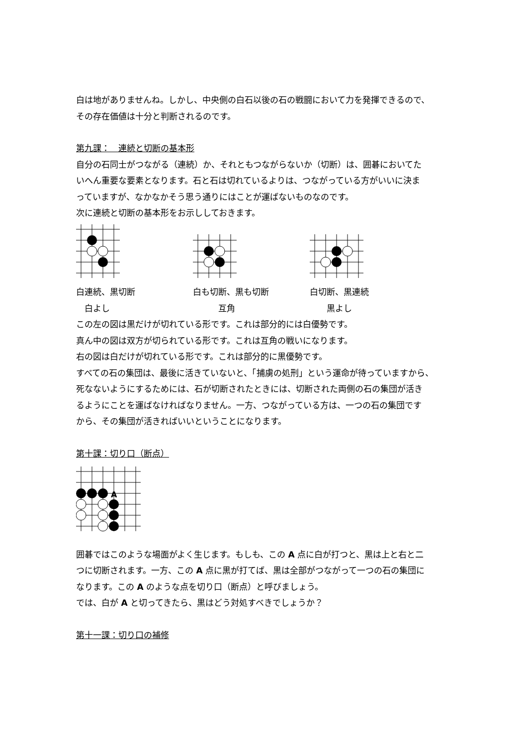白は地がありませんね。しかし、中央側の白石以後の石の戦闘において力を発揮できるので、
その存在価値は十分と判断されるのです。
第九課：　連続と切断の基本形
自分の石同士がつながる（連続）か、それともつながらないか（切断）は、囲碁においてた
いへん重要な要素となります。石と石は切れているよりは、つながっている方がいいに決ま
っていますが、なかなかそう思う通りにはことが運ばないものなのです。
次に連続と切断の基本形をお示ししておきます。
白連続、黒切断 白も切断、黒も切断 白切断、黒連続
　白よし 　　　互角 　　黒よし
この左の図は黒だけが切れている形です。これは部分的には白優勢です。
真ん中の図は双方が切られている形です。これは互角の戦いになります。
右の図は白だけが切れている形です。これは部分的に黒優勢です。
すべての石の集団は、最後に活きていないと、「捕虜の処刑」という運命が待っていますから、
死なないようにするためには、石が切断されたときには、切断された両側の石の集団が活き
るようにことを運ばなければなりません。一方、つながっている方は、一つの石の集団です
から、その集団が活きればいいということになります。
第十課：切り口（断点）
A
囲碁ではこのような場面がよく生じます。もしも、この A 点に白が打つと、黒は上と右と二
つに切断されます。一方、この A 点に黒が打てば、黒は全部がつながって一つの石の集団に
なります。この A のような点を切り口（断点）と呼びましょう。
では、白が A と切ってきたら、黒はどう対処すべきでしょうか？
第十一課：切り口の補修